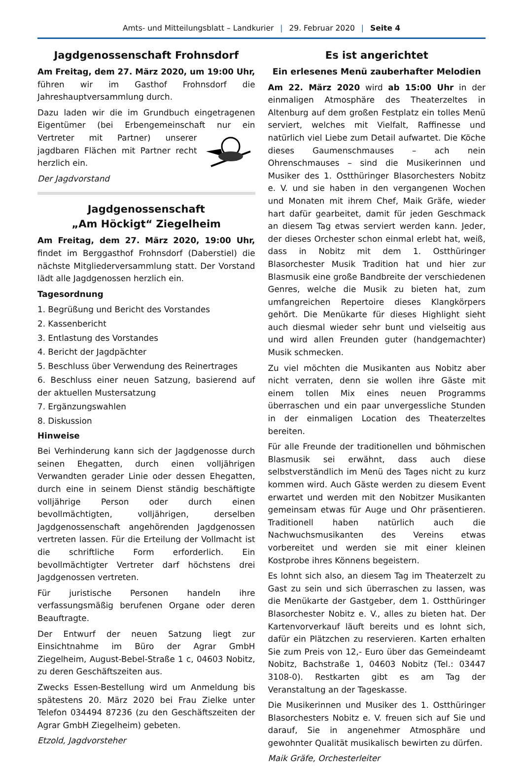Amts- und Mitteilungsblatt – Landkurier | 29. Februar 2020 | Seite 4
Jagdgenossenschaft Frohnsdorf
Am Freitag, dem 27. März 2020, um 19:00 Uhr, führen wir im Gasthof Frohnsdorf die Jahreshauptversammlung durch.
Dazu laden wir die im Grundbuch eingetragenen Eigentümer (bei Erbengemeinschaft nur ein Vertreter mit Partner) unserer jagdbaren Flächen mit Partner recht herzlich ein.
Der Jagdvorstand
Jagdgenossenschaft
„Am Höckigt“ Ziegelheim
Am Freitag, dem 27. März 2020, 19:00 Uhr, findet im Berggasthof Frohnsdorf (Daberstiel) die nächste Mitgliederversammlung statt. Der Vorstand lädt alle Jagdgenossen herzlich ein.
Tagesordnung
1. Begrüßung und Bericht des Vorstandes
2. Kassenbericht
3. Entlastung des Vorstandes
4. Bericht der Jagdpächter
5. Beschluss über Verwendung des Reinertrages
6. Beschluss einer neuen Satzung, basierend auf der aktuellen Mustersatzung
7. Ergänzungswahlen
8. Diskussion
Hinweise
Bei Verhinderung kann sich der Jagdgenosse durch seinen Ehegatten, durch einen volljährigen Verwandten gerader Linie oder dessen Ehegatten, durch eine in seinem Dienst ständig beschäftigte volljährige Person oder durch einen bevollmächtigten, volljährigen, derselben Jagdgenossenschaft angehörenden Jagdgenossen vertreten lassen. Für die Erteilung der Vollmacht ist die schriftliche Form erforderlich. Ein bevollmächtigter Vertreter darf höchstens drei Jagdgenossen vertreten.
Für juristische Personen handeln ihre verfassungsmäßig berufenen Organe oder deren Beauftragte.
Der Entwurf der neuen Satzung liegt zur Einsichtnahme im Büro der Agrar GmbH Ziegelheim, August-Bebel-Straße 1 c, 04603 Nobitz, zu deren Geschäftszeiten aus.
Zwecks Essen-Bestellung wird um Anmeldung bis spätestens 20. März 2020 bei Frau Zielke unter Telefon 034494 87236 (zu den Geschäftszeiten der Agrar GmbH Ziegelheim) gebeten.
Etzold, Jagdvorsteher
Es ist angerichtet
Ein erlesenes Menü zauberhafter Melodien
Am 22. März 2020 wird ab 15:00 Uhr in der einmaligen Atmosphäre des Theaterzeltes in Altenburg auf dem großen Festplatz ein tolles Menü serviert, welches mit Vielfalt, Raffinesse und natürlich viel Liebe zum Detail aufwartet. Die Köche dieses Gaumenschmauses – ach nein Ohrenschmauses – sind die Musikerinnen und Musiker des 1. Ostthüringer Blasorchesters Nobitz e. V. und sie haben in den vergangenen Wochen und Monaten mit ihrem Chef, Maik Gräfe, wieder hart dafür gearbeitet, damit für jeden Geschmack an diesem Tag etwas serviert werden kann. Jeder, der dieses Orchester schon einmal erlebt hat, weiß, dass in Nobitz mit dem 1. Ostthüringer Blasorchester Musik Tradition hat und hier zur Blasmusik eine große Bandbreite der verschiedenen Genres, welche die Musik zu bieten hat, zum umfangreichen Repertoire dieses Klangkörpers gehört. Die Menükarte für dieses Highlight sieht auch diesmal wieder sehr bunt und vielseitig aus und wird allen Freunden guter (handgemachter) Musik schmecken.
Zu viel möchten die Musikanten aus Nobitz aber nicht verraten, denn sie wollen ihre Gäste mit einem tollen Mix eines neuen Programms überraschen und ein paar unvergessliche Stunden in der einmaligen Location des Theaterzeltes bereiten.
Für alle Freunde der traditionellen und böhmischen Blasmusik sei erwähnt, dass auch diese selbstverständlich im Menü des Tages nicht zu kurz kommen wird. Auch Gäste werden zu diesem Event erwartet und werden mit den Nobitzer Musikanten gemeinsam etwas für Auge und Ohr präsentieren. Traditionell haben natürlich auch die Nachwuchsmusikanten des Vereins etwas vorbereitet und werden sie mit einer kleinen Kostprobe ihres Könnens begeistern.
Es lohnt sich also, an diesem Tag im Theaterzelt zu Gast zu sein und sich überraschen zu lassen, was die Menükarte der Gastgeber, dem 1. Ostthüringer Blasorchester Nobitz e. V., alles zu bieten hat. Der Kartenvorverkauf läuft bereits und es lohnt sich, dafür ein Plätzchen zu reservieren. Karten erhalten Sie zum Preis von 12,- Euro über das Gemeindeamt Nobitz, Bachstraße 1, 04603 Nobitz (Tel.: 03447 3108-0). Restkarten gibt es am Tag der Veranstaltung an der Tageskasse.
Die Musikerinnen und Musiker des 1. Ostthüringer Blasorchesters Nobitz e. V. freuen sich auf Sie und darauf, Sie in angenehmer Atmosphäre und gewohnter Qualität musikalisch bewirten zu dürfen.
Maik Gräfe, Orchesterleiter